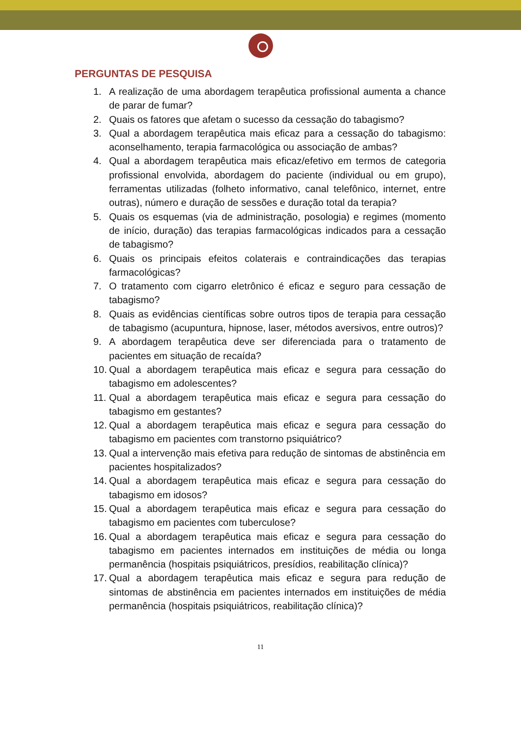PERGUNTAS DE PESQUISA
1. A realização de uma abordagem terapêutica profissional aumenta a chance de parar de fumar?
2. Quais os fatores que afetam o sucesso da cessação do tabagismo?
3. Qual a abordagem terapêutica mais eficaz para a cessação do tabagismo: aconselhamento, terapia farmacológica ou associação de ambas?
4. Qual a abordagem terapêutica mais eficaz/efetivo em termos de categoria profissional envolvida, abordagem do paciente (individual ou em grupo), ferramentas utilizadas (folheto informativo, canal telefônico, internet, entre outras), número e duração de sessões e duração total da terapia?
5. Quais os esquemas (via de administração, posologia) e regimes (momento de início, duração) das terapias farmacológicas indicados para a cessação de tabagismo?
6. Quais os principais efeitos colaterais e contraindicações das terapias farmacológicas?
7. O tratamento com cigarro eletrônico é eficaz e seguro para cessação de tabagismo?
8. Quais as evidências científicas sobre outros tipos de terapia para cessação de tabagismo (acupuntura, hipnose, laser, métodos aversivos, entre outros)?
9. A abordagem terapêutica deve ser diferenciada para o tratamento de pacientes em situação de recaída?
10. Qual a abordagem terapêutica mais eficaz e segura para cessação do tabagismo em adolescentes?
11. Qual a abordagem terapêutica mais eficaz e segura para cessação do tabagismo em gestantes?
12. Qual a abordagem terapêutica mais eficaz e segura para cessação do tabagismo em pacientes com transtorno psiquiátrico?
13. Qual a intervenção mais efetiva para redução de sintomas de abstinência em pacientes hospitalizados?
14. Qual a abordagem terapêutica mais eficaz e segura para cessação do tabagismo em idosos?
15. Qual a abordagem terapêutica mais eficaz e segura para cessação do tabagismo em pacientes com tuberculose?
16. Qual a abordagem terapêutica mais eficaz e segura para cessação do tabagismo em pacientes internados em instituições de média ou longa permanência (hospitais psiquiátricos, presídios, reabilitação clínica)?
17. Qual a abordagem terapêutica mais eficaz e segura para redução de sintomas de abstinência em pacientes internados em instituições de média permanência (hospitais psiquiátricos, reabilitação clínica)?
11